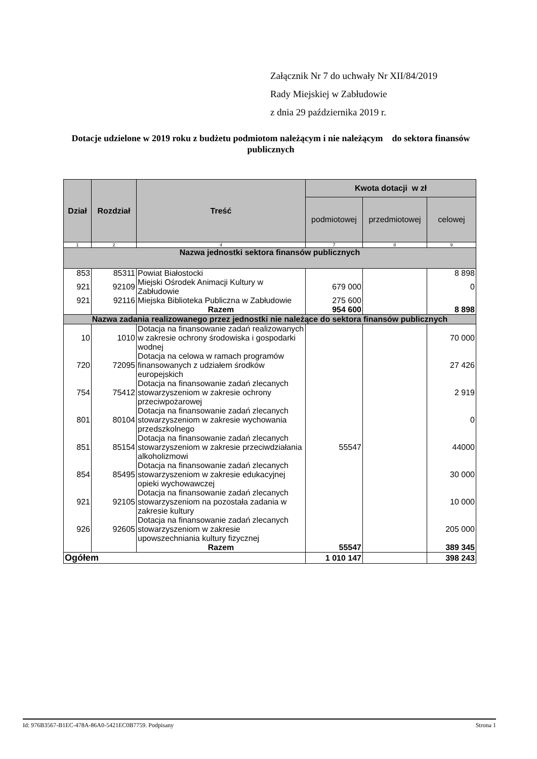Załącznik Nr 7 do uchwały Nr XII/84/2019
Rady Miejskiej w Zabłudowie
z dnia 29 października 2019 r.
Dotacje udzielone w 2019 roku z budżetu podmiotom należącym i nie należącym do sektora finansów publicznych
| Dział | Rozdział | Treść | Kwota dotacji w zł | | |
| --- | --- | --- | --- | --- | --- |
| | | | podmiotowej | przedmiotowej | celowej |
| 1 | 2 | 4 | 7 | 8 | 9 |
| Nazwa jednostki sektora finansów publicznych | | | | | |
| 853 | 85311 | Powiat Białostocki | | | 8 898 |
| 921 | 92109 | Miejski Ośrodek Animacji Kultury w Zabłudowie | 679 000 | | 0 |
| 921 | 92116 | Miejska Biblioteka Publiczna w Zabłudowie | 275 600 | | |
| | | Razem | 954 600 | | 8 898 |
| Nazwa zadania realizowanego przez jednostki nie należące do sektora finansów publicznych | | | | | |
| 10 | 1010 | Dotacja na finansowanie zadań realizowanych w zakresie ochrony środowiska i gospodarki wodnej | | | 70 000 |
| 720 | 72095 | Dotacja na celowa w ramach programów finansowanych z udziałem środków europejskich | | | 27 426 |
| 754 | 75412 | Dotacja na finansowanie zadań zlecanych stowarzyszeniom w zakresie ochrony przeciwpożarowej | | | 2 919 |
| 801 | 80104 | Dotacja na finansowanie zadań zlecanych stowarzyszeniom w zakresie wychowania przedszkolnego | | | 0 |
| 851 | 85154 | Dotacja na finansowanie zadań zlecanych stowarzyszeniom w zakresie przeciwdziałania alkoholizmowi | 55547 | | 44000 |
| 854 | 85495 | Dotacja na finansowanie zadań zlecanych stowarzyszeniom w zakresie edukacyjnej opieki wychowawczej | | | 30 000 |
| 921 | 92105 | Dotacja na finansowanie zadań zlecanych stowarzyszeniom na pozostała zadania w zakresie kultury | | | 10 000 |
| 926 | 92605 | Dotacja na finansowanie zadań zlecanych stowarzyszeniom w zakresie upowszechniania kultury fizycznej | | | 205 000 |
| | | Razem | 55547 | | 389 345 |
| Ogółem | | | 1 010 147 | | 398 243 |
Id: 976B3567-B1EC-478A-86A0-5421EC0B7759. Podpisany Strona 1